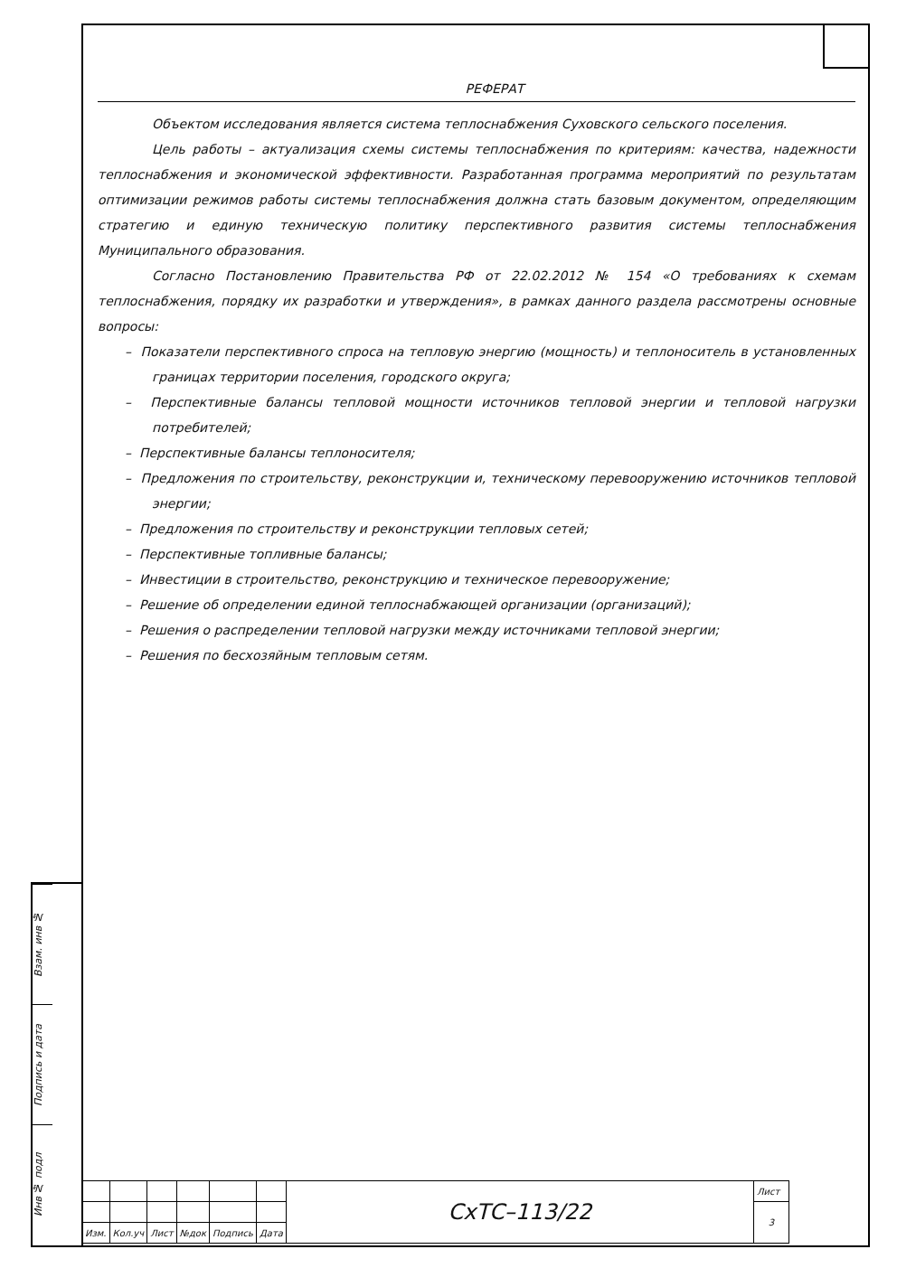Взам. инв №
Подпись и дата
Инв № подл
РЕФЕРАТ
Объектом исследования является система теплоснабжения Суховского сельского поселения.
Цель работы – актуализация схемы системы теплоснабжения по критериям: качества, надежности теплоснабжения и экономической эффективности. Разработанная программа мероприятий по результатам оптимизации режимов работы системы теплоснабжения должна стать базовым документом, определяющим стратегию и единую техническую политику перспективного развития системы теплоснабжения Муниципального образования.
Согласно Постановлению Правительства РФ от 22.02.2012 № 154 «О требованиях к схемам теплоснабжения, порядку их разработки и утверждения», в рамках данного раздела рассмотрены основные вопросы:
– Показатели перспективного спроса на тепловую энергию (мощность) и теплоноситель в установленных границах территории поселения, городского округа;
– Перспективные балансы тепловой мощности источников тепловой энергии и тепловой нагрузки потребителей;
– Перспективные балансы теплоносителя;
– Предложения по строительству, реконструкции и, техническому перевооружению источников тепловой энергии;
– Предложения по строительству и реконструкции тепловых сетей;
– Перспективные топливные балансы;
– Инвестиции в строительство, реконструкцию и техническое перевооружение;
– Решение об определении единой теплоснабжающей организации (организаций);
– Решения о распределении тепловой нагрузки между источниками тепловой энергии;
– Решения по бесхозяйным тепловым сетям.
| | | | | | | СхТС–113/22 | Лист |
| | | | | | | | 3 |
| Изм. | Кол.уч | Лист | №док | Подпись | Дата | | |